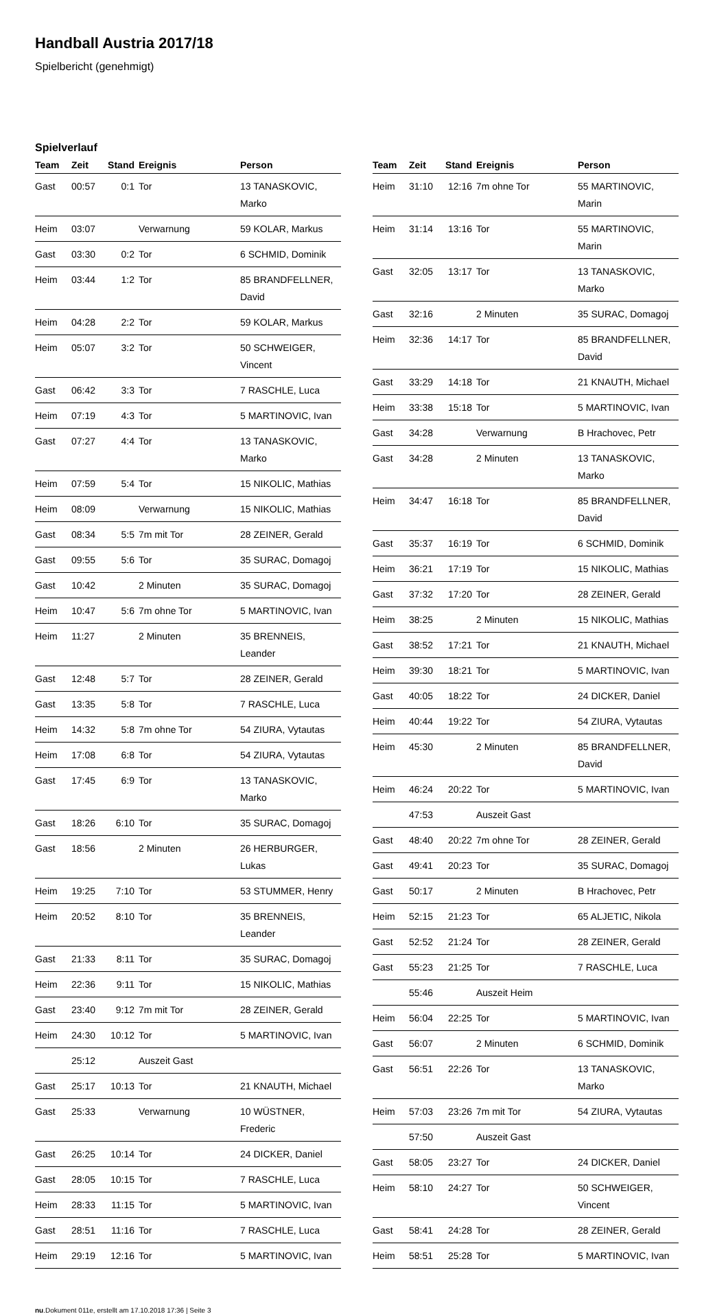Handball Austria 2017/18
Spielbericht (genehmigt)
Spielverlauf
| Team | Zeit | Stand | Ereignis | Person |
| --- | --- | --- | --- | --- |
| Gast | 00:57 | 0:1 | Tor | 13 TANASKOVIC, Marko |
| Heim | 03:07 | | Verwarnung | 59 KOLAR, Markus |
| Gast | 03:30 | 0:2 | Tor | 6 SCHMID, Dominik |
| Heim | 03:44 | 1:2 | Tor | 85 BRANDFELLNER, David |
| Heim | 04:28 | 2:2 | Tor | 59 KOLAR, Markus |
| Heim | 05:07 | 3:2 | Tor | 50 SCHWEIGER, Vincent |
| Gast | 06:42 | 3:3 | Tor | 7 RASCHLE, Luca |
| Heim | 07:19 | 4:3 | Tor | 5 MARTINOVIC, Ivan |
| Gast | 07:27 | 4:4 | Tor | 13 TANASKOVIC, Marko |
| Heim | 07:59 | 5:4 | Tor | 15 NIKOLIC, Mathias |
| Heim | 08:09 | | Verwarnung | 15 NIKOLIC, Mathias |
| Gast | 08:34 | 5:5 | 7m mit Tor | 28 ZEINER, Gerald |
| Gast | 09:55 | 5:6 | Tor | 35 SURAC, Domagoj |
| Gast | 10:42 | | 2 Minuten | 35 SURAC, Domagoj |
| Heim | 10:47 | 5:6 | 7m ohne Tor | 5 MARTINOVIC, Ivan |
| Heim | 11:27 | | 2 Minuten | 35 BRENNEIS, Leander |
| Gast | 12:48 | 5:7 | Tor | 28 ZEINER, Gerald |
| Gast | 13:35 | 5:8 | Tor | 7 RASCHLE, Luca |
| Heim | 14:32 | 5:8 | 7m ohne Tor | 54 ZIURA, Vytautas |
| Heim | 17:08 | 6:8 | Tor | 54 ZIURA, Vytautas |
| Gast | 17:45 | 6:9 | Tor | 13 TANASKOVIC, Marko |
| Gast | 18:26 | 6:10 | Tor | 35 SURAC, Domagoj |
| Gast | 18:56 | | 2 Minuten | 26 HERBURGER, Lukas |
| Heim | 19:25 | 7:10 | Tor | 53 STUMMER, Henry |
| Heim | 20:52 | 8:10 | Tor | 35 BRENNEIS, Leander |
| Gast | 21:33 | 8:11 | Tor | 35 SURAC, Domagoj |
| Heim | 22:36 | 9:11 | Tor | 15 NIKOLIC, Mathias |
| Gast | 23:40 | 9:12 | 7m mit Tor | 28 ZEINER, Gerald |
| Heim | 24:30 | 10:12 | Tor | 5 MARTINOVIC, Ivan |
| | 25:12 | | Auszeit Gast | |
| Gast | 25:17 | 10:13 | Tor | 21 KNAUTH, Michael |
| Gast | 25:33 | | Verwarnung | 10 WÜSTNER, Frederic |
| Gast | 26:25 | 10:14 | Tor | 24 DICKER, Daniel |
| Gast | 28:05 | 10:15 | Tor | 7 RASCHLE, Luca |
| Heim | 28:33 | 11:15 | Tor | 5 MARTINOVIC, Ivan |
| Gast | 28:51 | 11:16 | Tor | 7 RASCHLE, Luca |
| Heim | 29:19 | 12:16 | Tor | 5 MARTINOVIC, Ivan |
| Team | Zeit | Stand | Ereignis | Person |
| --- | --- | --- | --- | --- |
| Heim | 31:10 | 12:16 | 7m ohne Tor | 55 MARTINOVIC, Marin |
| Heim | 31:14 | 13:16 | Tor | 55 MARTINOVIC, Marin |
| Gast | 32:05 | 13:17 | Tor | 13 TANASKOVIC, Marko |
| Gast | 32:16 | | 2 Minuten | 35 SURAC, Domagoj |
| Heim | 32:36 | 14:17 | Tor | 85 BRANDFELLNER, David |
| Gast | 33:29 | 14:18 | Tor | 21 KNAUTH, Michael |
| Heim | 33:38 | 15:18 | Tor | 5 MARTINOVIC, Ivan |
| Gast | 34:28 | | Verwarnung | B Hrachovec, Petr |
| Gast | 34:28 | | 2 Minuten | 13 TANASKOVIC, Marko |
| Heim | 34:47 | 16:18 | Tor | 85 BRANDFELLNER, David |
| Gast | 35:37 | 16:19 | Tor | 6 SCHMID, Dominik |
| Heim | 36:21 | 17:19 | Tor | 15 NIKOLIC, Mathias |
| Gast | 37:32 | 17:20 | Tor | 28 ZEINER, Gerald |
| Heim | 38:25 | | 2 Minuten | 15 NIKOLIC, Mathias |
| Gast | 38:52 | 17:21 | Tor | 21 KNAUTH, Michael |
| Heim | 39:30 | 18:21 | Tor | 5 MARTINOVIC, Ivan |
| Gast | 40:05 | 18:22 | Tor | 24 DICKER, Daniel |
| Heim | 40:44 | 19:22 | Tor | 54 ZIURA, Vytautas |
| Heim | 45:30 | | 2 Minuten | 85 BRANDFELLNER, David |
| Heim | 46:24 | 20:22 | Tor | 5 MARTINOVIC, Ivan |
| | 47:53 | | Auszeit Gast | |
| Gast | 48:40 | 20:22 | 7m ohne Tor | 28 ZEINER, Gerald |
| Gast | 49:41 | 20:23 | Tor | 35 SURAC, Domagoj |
| Gast | 50:17 | | 2 Minuten | B Hrachovec, Petr |
| Heim | 52:15 | 21:23 | Tor | 65 ALJETIC, Nikola |
| Gast | 52:52 | 21:24 | Tor | 28 ZEINER, Gerald |
| Gast | 55:23 | 21:25 | Tor | 7 RASCHLE, Luca |
| | 55:46 | | Auszeit Heim | |
| Heim | 56:04 | 22:25 | Tor | 5 MARTINOVIC, Ivan |
| Gast | 56:07 | | 2 Minuten | 6 SCHMID, Dominik |
| Gast | 56:51 | 22:26 | Tor | 13 TANASKOVIC, Marko |
| Heim | 57:03 | 23:26 | 7m mit Tor | 54 ZIURA, Vytautas |
| | 57:50 | | Auszeit Gast | |
| Gast | 58:05 | 23:27 | Tor | 24 DICKER, Daniel |
| Heim | 58:10 | 24:27 | Tor | 50 SCHWEIGER, Vincent |
| Gast | 58:41 | 24:28 | Tor | 28 ZEINER, Gerald |
| Heim | 58:51 | 25:28 | Tor | 5 MARTINOVIC, Ivan |
nu.Dokument 011e, erstellt am 17.10.2018 17:36 | Seite 3